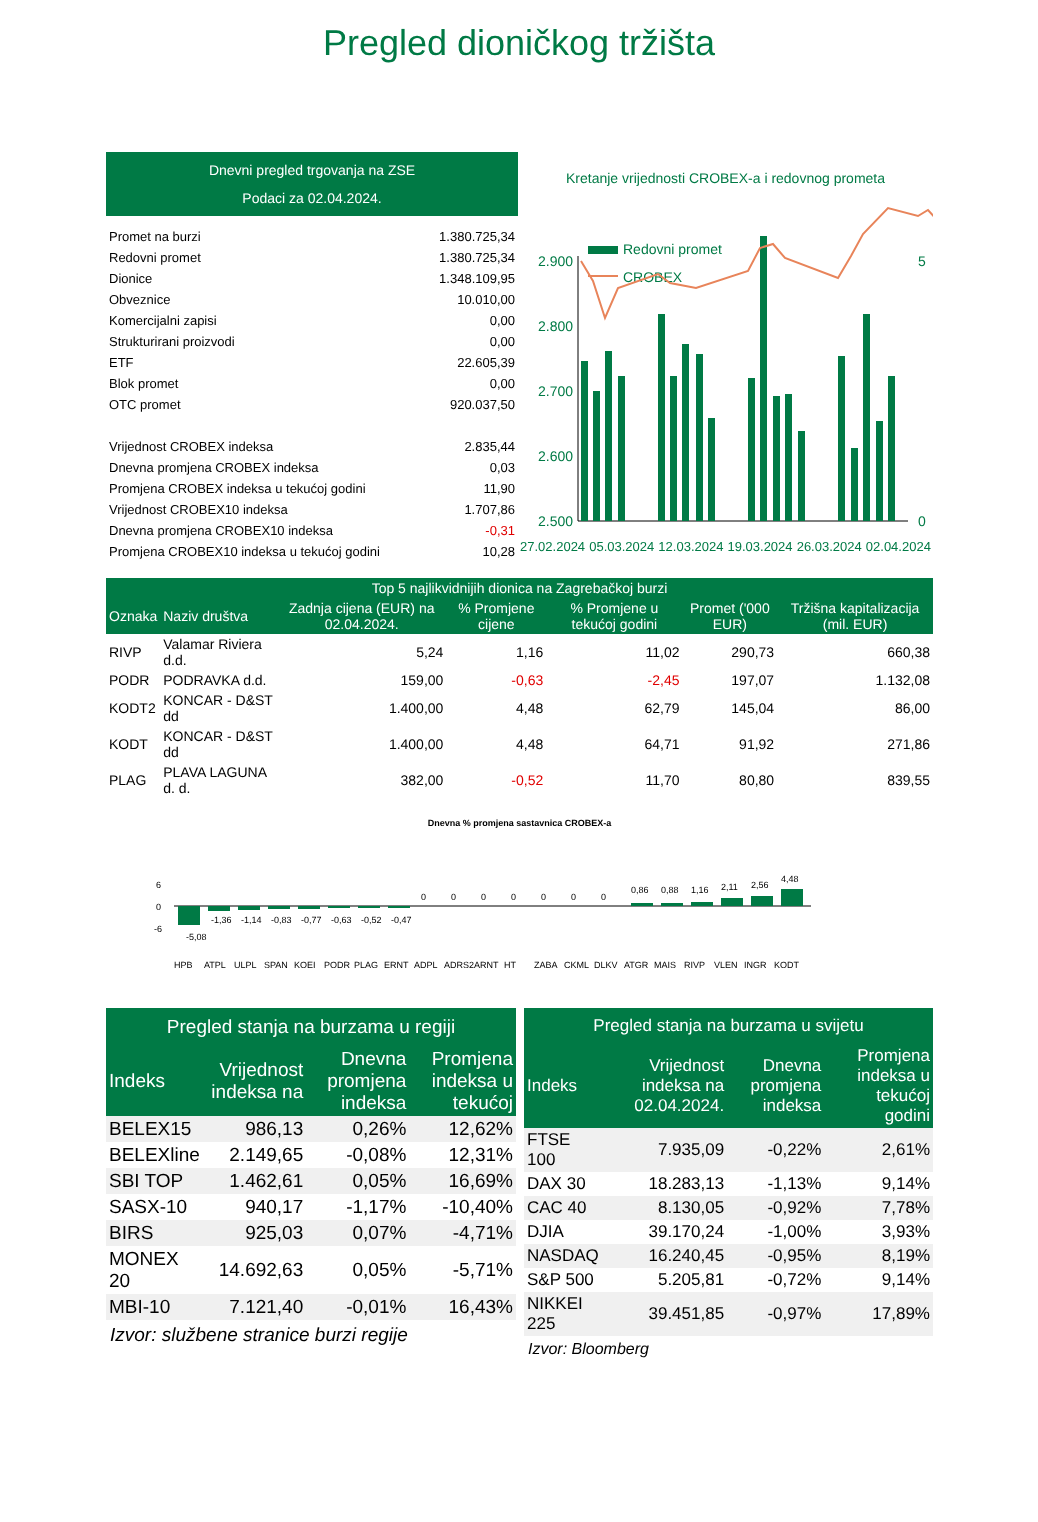Pregled dioničkog tržišta
Dnevni pregled trgovanja na ZSE
Podaci za 02.04.2024.
| Promet na burzi | 1.380.725,34 |
| Redovni promet | 1.380.725,34 |
| Dionice | 1.348.109,95 |
| Obveznice | 10.010,00 |
| Komercijalni zapisi | 0,00 |
| Strukturirani proizvodi | 0,00 |
| ETF | 22.605,39 |
| Blok promet | 0,00 |
| OTC promet | 920.037,50 |
| Vrijednost CROBEX indeksa | 2.835,44 |
| Dnevna promjena CROBEX indeksa | 0,03 |
| Promjena CROBEX indeksa u tekućoj godini | 11,90 |
| Vrijednost CROBEX10 indeksa | 1.707,86 |
| Dnevna promjena CROBEX10 indeksa | -0,31 |
| Promjena CROBEX10 indeksa u tekućoj godini | 10,28 |
Kretanje vrijednosti CROBEX-a i redovnog prometa
2.900
2.800
2.700
2.600
2.500
5
0
Redovni promet
CROBEX
27.02.2024 05.03.2024 12.03.2024 19.03.2024 26.03.2024 02.04.2024
| Top 5 najlikvidnijih dionica na Zagrebačkoj burzi | | | | | | |
| --- | --- | --- | --- | --- | --- | --- |
| Oznaka | Naziv društva | Zadnja cijena (EUR) na 02.04.2024. | % Promjene cijene | % Promjene u tekućoj godini | Promet ('000 EUR) | Tržišna kapitalizacija (mil. EUR) |
| RIVP | Valamar Riviera d.d. | 5,24 | 1,16 | 11,02 | 290,73 | 660,38 |
| PODR | PODRAVKA d.d. | 159,00 | -0,63 | -2,45 | 197,07 | 1.132,08 |
| KODT2 | KONCAR - D&ST dd | 1.400,00 | 4,48 | 62,79 | 145,04 | 86,00 |
| KODT | KONCAR - D&ST dd | 1.400,00 | 4,48 | 64,71 | 91,92 | 271,86 |
| PLAG | PLAVA LAGUNA d. d. | 382,00 | -0,52 | 11,70 | 80,80 | 839,55 |
Dnevna % promjena sastavnica CROBEX-a
6
0
-6
-5,08
-1,36
-1,14
-0,83
-0,77
-0,63
-0,52
-0,47
0
0
0
0
0
0
0
0,86
0,88
1,16
2,11
2,56
4,48
HPB
ATPL
ULPL
SPAN
KOEI
PODR
PLAG
ERNT
ADPL
ADRS2
ARNT
HT
ZABA
CKML
DLKV
ATGR
MAIS
RIVP
VLEN
INGR
KODT
| Pregled stanja na burzama u regiji | | | |
| --- | --- | --- | --- |
| Indeks | Vrijednost indeksa na | Dnevna promjena indeksa | Promjena indeksa u tekućoj |
| BELEX15 | 986,13 | 0,26% | 12,62% |
| BELEXline | 2.149,65 | -0,08% | 12,31% |
| SBI TOP | 1.462,61 | 0,05% | 16,69% |
| SASX-10 | 940,17 | -1,17% | -10,40% |
| BIRS | 925,03 | 0,07% | -4,71% |
| MONEX 20 | 14.692,63 | 0,05% | -5,71% |
| MBI-10 | 7.121,40 | -0,01% | 16,43% |
Izvor: službene stranice burzi regije
| Pregled stanja na burzama u svijetu | | | |
| --- | --- | --- | --- |
| Indeks | Vrijednost indeksa na 02.04.2024. | Dnevna promjena indeksa | Promjena indeksa u tekućoj godini |
| FTSE 100 | 7.935,09 | -0,22% | 2,61% |
| DAX 30 | 18.283,13 | -1,13% | 9,14% |
| CAC 40 | 8.130,05 | -0,92% | 7,78% |
| DJIA | 39.170,24 | -1,00% | 3,93% |
| NASDAQ | 16.240,45 | -0,95% | 8,19% |
| S&P 500 | 5.205,81 | -0,72% | 9,14% |
| NIKKEI 225 | 39.451,85 | -0,97% | 17,89% |
Izvor: Bloomberg